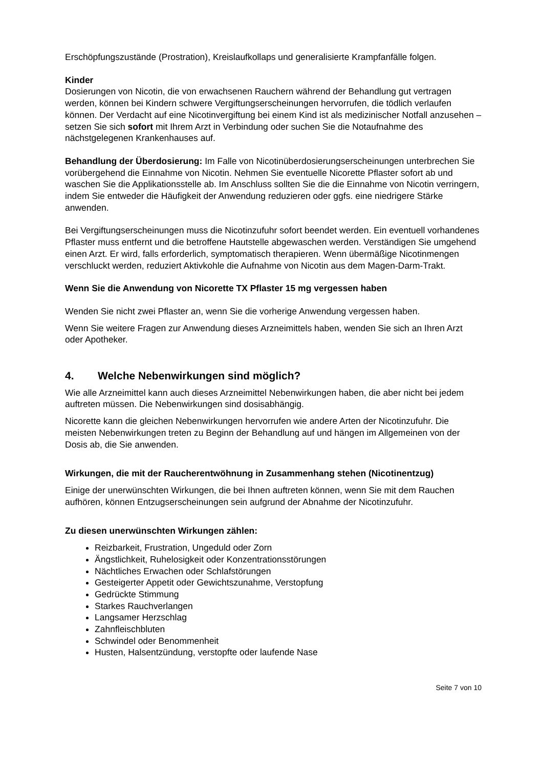Erschöpfungszustände (Prostration), Kreislaufkollaps und generalisierte Krampfanfälle folgen.
Kinder
Dosierungen von Nicotin, die von erwachsenen Rauchern während der Behandlung gut vertragen werden, können bei Kindern schwere Vergiftungserscheinungen hervorrufen, die tödlich verlaufen können. Der Verdacht auf eine Nicotinvergiftung bei einem Kind ist als medizinischer Notfall anzusehen – setzen Sie sich sofort mit Ihrem Arzt in Verbindung oder suchen Sie die Notaufnahme des nächstgelegenen Krankenhauses auf.
Behandlung der Überdosierung: Im Falle von Nicotinüberdosierungserscheinungen unterbrechen Sie vorübergehend die Einnahme von Nicotin. Nehmen Sie eventuelle Nicorette Pflaster sofort ab und waschen Sie die Applikationsstelle ab. Im Anschluss sollten Sie die die Einnahme von Nicotin verringern, indem Sie entweder die Häufigkeit der Anwendung reduzieren oder ggfs. eine niedrigere Stärke anwenden.
Bei Vergiftungserscheinungen muss die Nicotinzufuhr sofort beendet werden. Ein eventuell vorhandenes Pflaster muss entfernt und die betroffene Hautstelle abgewaschen werden. Verständigen Sie umgehend einen Arzt. Er wird, falls erforderlich, symptomatisch therapieren. Wenn übermäßige Nicotinmengen verschluckt werden, reduziert Aktivkohle die Aufnahme von Nicotin aus dem Magen-Darm-Trakt.
Wenn Sie die Anwendung von Nicorette TX Pflaster 15 mg vergessen haben
Wenden Sie nicht zwei Pflaster an, wenn Sie die vorherige Anwendung vergessen haben.
Wenn Sie weitere Fragen zur Anwendung dieses Arzneimittels haben, wenden Sie sich an Ihren Arzt oder Apotheker.
4. Welche Nebenwirkungen sind möglich?
Wie alle Arzneimittel kann auch dieses Arzneimittel Nebenwirkungen haben, die aber nicht bei jedem auftreten müssen. Die Nebenwirkungen sind dosisabhängig.
Nicorette kann die gleichen Nebenwirkungen hervorrufen wie andere Arten der Nicotinzufuhr. Die meisten Nebenwirkungen treten zu Beginn der Behandlung auf und hängen im Allgemeinen von der Dosis ab, die Sie anwenden.
Wirkungen, die mit der Raucherentwöhnung in Zusammenhang stehen (Nicotinentzug)
Einige der unerwünschten Wirkungen, die bei Ihnen auftreten können, wenn Sie mit dem Rauchen aufhören, können Entzugserscheinungen sein aufgrund der Abnahme der Nicotinzufuhr.
Zu diesen unerwünschten Wirkungen zählen:
Reizbarkeit, Frustration, Ungeduld oder Zorn
Ängstlichkeit, Ruhelosigkeit oder Konzentrationsstörungen
Nächtliches Erwachen oder Schlafstörungen
Gesteigerter Appetit oder Gewichtszunahme, Verstopfung
Gedrückte Stimmung
Starkes Rauchverlangen
Langsamer Herzschlag
Zahnfleischbluten
Schwindel oder Benommenheit
Husten, Halsentzündung, verstopfte oder laufende Nase
Seite 7 von 10